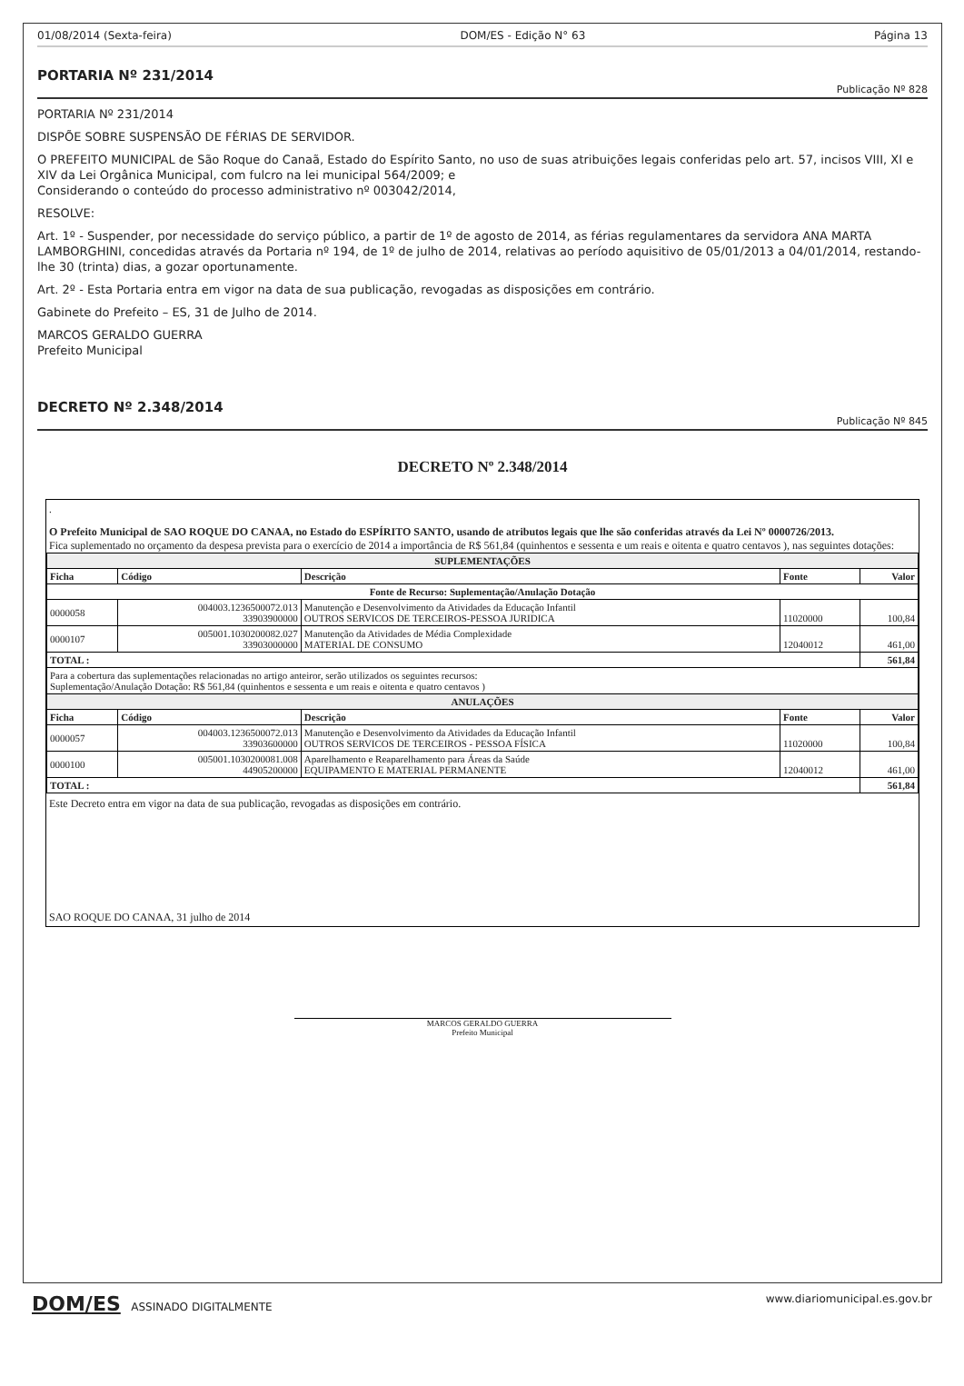01/08/2014 (Sexta-feira) DOM/ES - Edição N° 63 Página 13
PORTARIA Nº 231/2014
Publicação Nº 828
PORTARIA Nº 231/2014
DISPÕE SOBRE SUSPENSÃO DE FÉRIAS DE SERVIDOR.
O PREFEITO MUNICIPAL de São Roque do Canaã, Estado do Espírito Santo, no uso de suas atribuições legais conferidas pelo art. 57, incisos VIII, XI e XIV da Lei Orgânica Municipal, com fulcro na lei municipal 564/2009; e
Considerando o conteúdo do processo administrativo nº 003042/2014,
RESOLVE:
Art. 1º - Suspender, por necessidade do serviço público, a partir de 1º de agosto de 2014, as férias regulamentares da servidora ANA MARTA LAMBORGHINI, concedidas através da Portaria nº 194, de 1º de julho de 2014, relativas ao período aquisitivo de 05/01/2013 a 04/01/2014, restando-lhe 30 (trinta) dias, a gozar oportunamente.
Art. 2º - Esta Portaria entra em vigor na data de sua publicação, revogadas as disposições em contrário.
Gabinete do Prefeito – ES, 31 de Julho de 2014.
MARCOS GERALDO GUERRA
Prefeito Municipal
DECRETO Nº 2.348/2014
Publicação Nº 845
DECRETO Nº 2.348/2014
.
O Prefeito Municipal de SAO ROQUE DO CANAA, no Estado do ESPÍRITO SANTO, usando de atributos legais que lhe são conferidas através da Lei Nº 0000726/2013.
Fica suplementado no orçamento da despesa prevista para o exercício de 2014 a importância de R$ 561,84 (quinhentos e sessenta e um reais e oitenta e quatro centavos ), nas seguintes dotações:
| SUPLEMENTAÇÕES | | | | |
| Ficha | Código | Descrição | Fonte | Valor |
| Fonte de Recurso: Suplementação/Anulação Dotação | | | | |
| 0000058 | 004003.1236500072.013 33903900000 | Manutenção e Desenvolvimento da Atividades da Educação Infantil OUTROS SERVICOS DE TERCEIROS-PESSOA JURIDICA | 11020000 | 100,84 |
| 0000107 | 005001.1030200082.027 33903000000 | Manutenção da Atividades de Média Complexidade MATERIAL DE CONSUMO | 12040012 | 461,00 |
| TOTAL : | | | | 561,84 |
| Para a cobertura das suplementações relacionadas no artigo anteiror, serão utilizados os seguintes recursos: Suplementação/Anulação Dotação: R$ 561,84 (quinhentos e sessenta e um reais e oitenta e quatro centavos ) | | | | |
| ANULAÇÕES | | | | |
| Ficha | Código | Descrição | Fonte | Valor |
| 0000057 | 004003.1236500072.013 33903600000 | Manutenção e Desenvolvimento da Atividades da Educação Infantil OUTROS SERVICOS DE TERCEIROS - PESSOA FÍSICA | 11020000 | 100,84 |
| 0000100 | 005001.1030200081.008 44905200000 | Aparelhamento e Reaparelhamento para Áreas da Saúde EQUIPAMENTO E MATERIAL PERMANENTE | 12040012 | 461,00 |
| TOTAL : | | | | 561,84 |
Este Decreto entra em vigor na data de sua publicação, revogadas as disposições em contrário.
SAO ROQUE DO CANAA, 31 julho de 2014
MARCOS GERALDO GUERRA
Prefeito Municipal
DOM/ES ASSINADO DIGITALMENTE www.diariomunicipal.es.gov.br